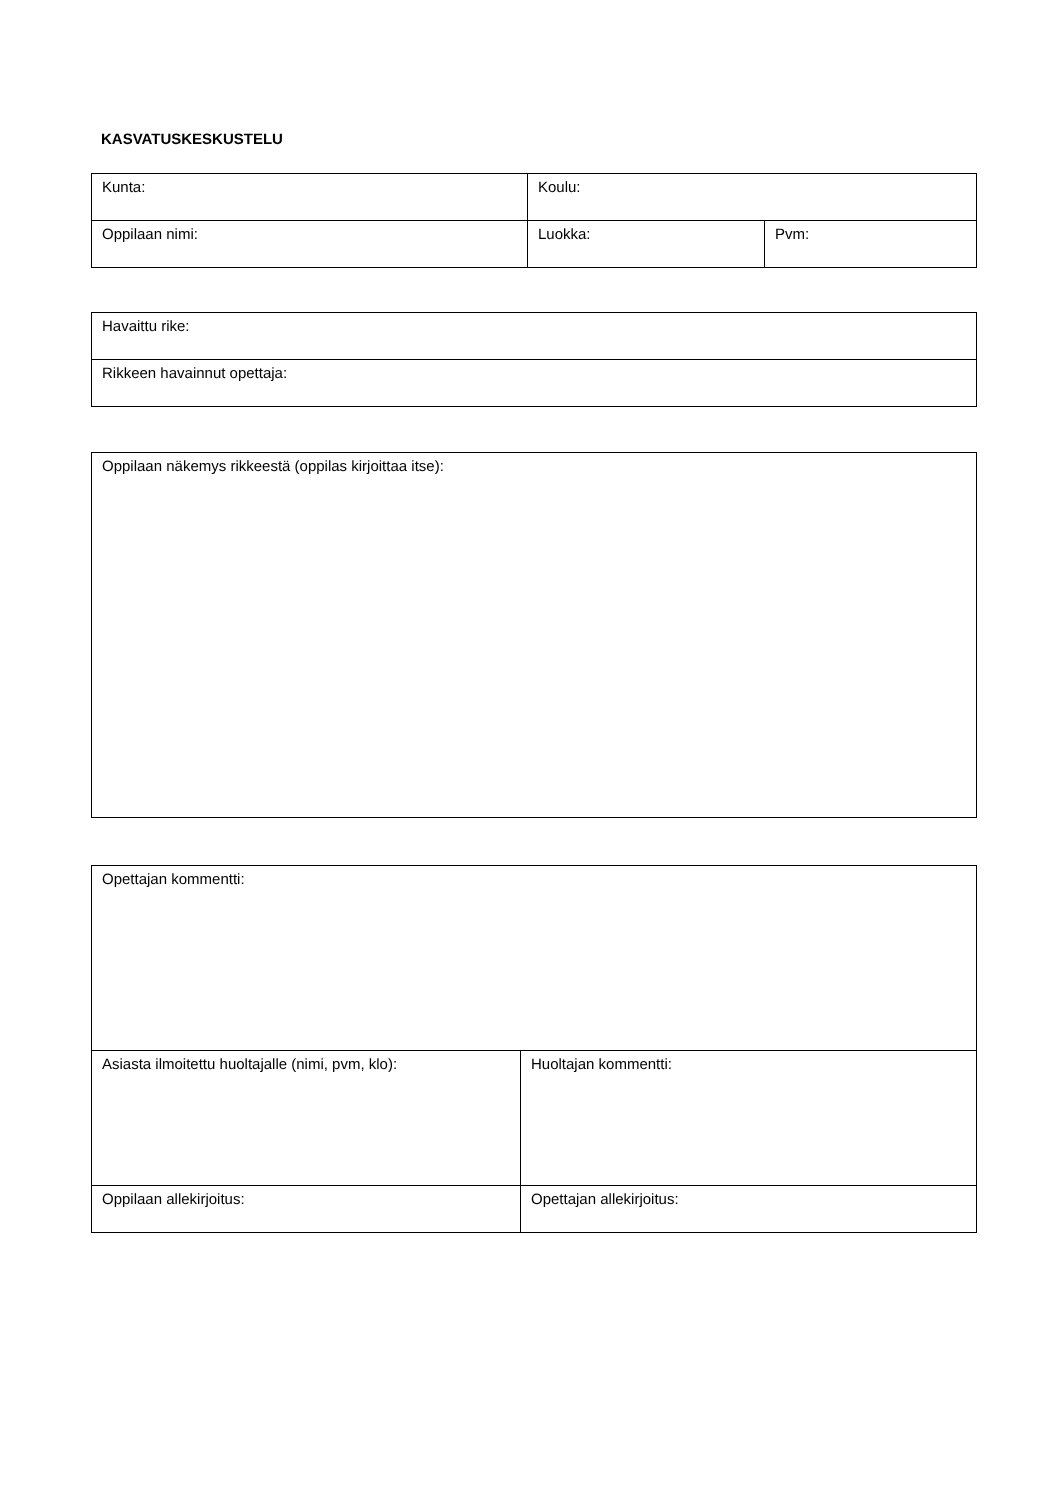KASVATUSKESKUSTELU
| Kunta: | Koulu: | |
| Oppilaan nimi: | Luokka: | Pvm: |
| Havaittu rike: |
| Rikkeen havainnut opettaja: |
| Oppilaan näkemys rikkeestä (oppilas kirjoittaa itse): |
| Opettajan kommentti: | |
| Asiasta ilmoitettu huoltajalle (nimi, pvm, klo): | Huoltajan kommentti: |
| Oppilaan allekirjoitus: | Opettajan allekirjoitus: |